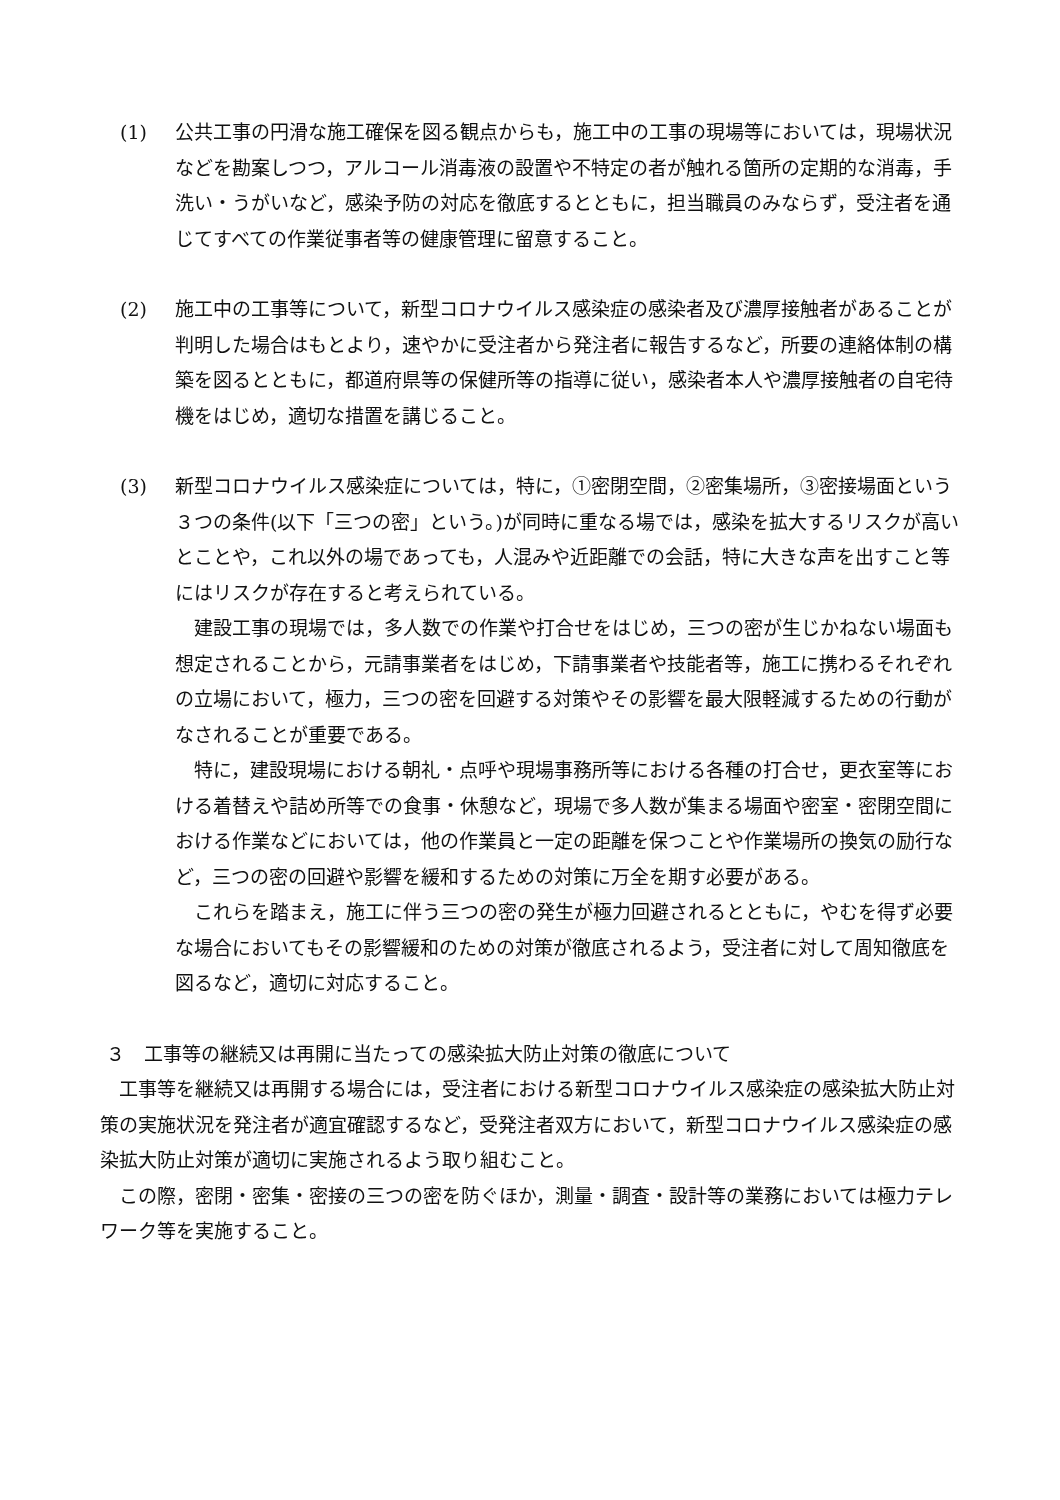(1) 公共工事の円滑な施工確保を図る観点からも，施工中の工事の現場等においては，現場状況などを勘案しつつ，アルコール消毒液の設置や不特定の者が触れる箇所の定期的な消毒，手洗い・うがいなど，感染予防の対応を徹底するとともに，担当職員のみならず，受注者を通じてすべての作業従事者等の健康管理に留意すること。
(2) 施工中の工事等について，新型コロナウイルス感染症の感染者及び濃厚接触者があることが判明した場合はもとより，速やかに受注者から発注者に報告するなど，所要の連絡体制の構築を図るとともに，都道府県等の保健所等の指導に従い，感染者本人や濃厚接触者の自宅待機をはじめ，適切な措置を講じること。
(3) 新型コロナウイルス感染症については，特に，①密閉空間，②密集場所，③密接場面という３つの条件(以下「三つの密」という。)が同時に重なる場では，感染を拡大するリスクが高いとことや，これ以外の場であっても，人混みや近距離での会話，特に大きな声を出すこと等にはリスクが存在すると考えられている。
建設工事の現場では，多人数での作業や打合せをはじめ，三つの密が生じかねない場面も想定されることから，元請事業者をはじめ，下請事業者や技能者等，施工に携わるそれぞれの立場において，極力，三つの密を回避する対策やその影響を最大限軽減するための行動がなされることが重要である。
特に，建設現場における朝礼・点呼や現場事務所等における各種の打合せ，更衣室等における着替えや詰め所等での食事・休憩など，現場で多人数が集まる場面や密室・密閉空間における作業などにおいては，他の作業員と一定の距離を保つことや作業場所の換気の励行など，三つの密の回避や影響を緩和するための対策に万全を期す必要がある。
これらを踏まえ，施工に伴う三つの密の発生が極力回避されるとともに，やむを得ず必要な場合においてもその影響緩和のための対策が徹底されるよう，受注者に対して周知徹底を図るなど，適切に対応すること。
３　工事等の継続又は再開に当たっての感染拡大防止対策の徹底について
工事等を継続又は再開する場合には，受注者における新型コロナウイルス感染症の感染拡大防止対策の実施状況を発注者が適宜確認するなど，受発注者双方において，新型コロナウイルス感染症の感染拡大防止対策が適切に実施されるよう取り組むこと。
この際，密閉・密集・密接の三つの密を防ぐほか，測量・調査・設計等の業務においては極力テレワーク等を実施すること。